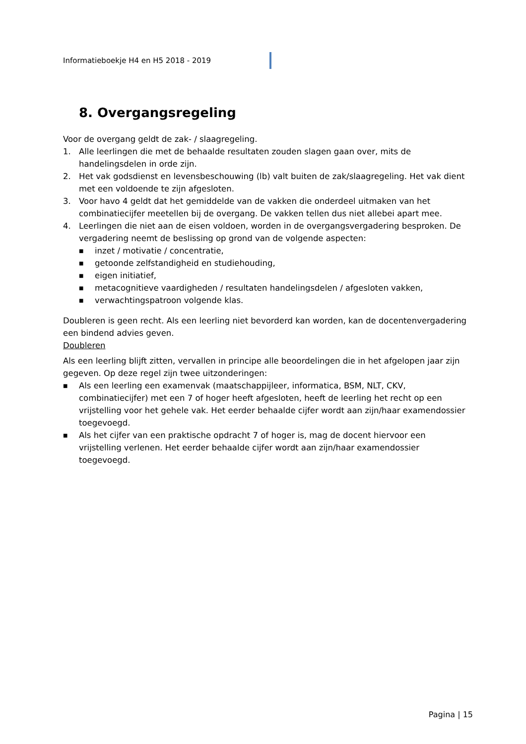Informatieboekje H4 en H5 2018 - 2019
8. Overgangsregeling
Voor de overgang geldt de zak- / slaagregeling.
1. Alle leerlingen die met de behaalde resultaten zouden slagen gaan over, mits de handelingsdelen in orde zijn.
2. Het vak godsdienst en levensbeschouwing (lb) valt buiten de zak/slaagregeling. Het vak dient met een voldoende te zijn afgesloten.
3. Voor havo 4 geldt dat het gemiddelde van de vakken die onderdeel uitmaken van het combinatiecijfer meetellen bij de overgang. De vakken tellen dus niet allebei apart mee.
4. Leerlingen die niet aan de eisen voldoen, worden in de overgangsvergadering besproken. De vergadering neemt de beslissing op grond van de volgende aspecten:
■ inzet / motivatie / concentratie,
■ getoonde zelfstandigheid en studiehouding,
■ eigen initiatief,
■ metacognitieve vaardigheden / resultaten handelingsdelen / afgesloten vakken,
■ verwachtingspatroon volgende klas.
Doubleren is geen recht. Als een leerling niet bevorderd kan worden, kan de docentenvergadering een bindend advies geven.
Doubleren
Als een leerling blijft zitten, vervallen in principe alle beoordelingen die in het afgelopen jaar zijn gegeven. Op deze regel zijn twee uitzonderingen:
■ Als een leerling een examenvak (maatschappijleer, informatica, BSM, NLT, CKV, combinatiecijfer) met een 7 of hoger heeft afgesloten, heeft de leerling het recht op een vrijstelling voor het gehele vak. Het eerder behaalde cijfer wordt aan zijn/haar examendossier toegevoegd.
■ Als het cijfer van een praktische opdracht 7 of hoger is, mag de docent hiervoor een vrijstelling verlenen. Het eerder behaalde cijfer wordt aan zijn/haar examendossier toegevoegd.
Pagina | 15